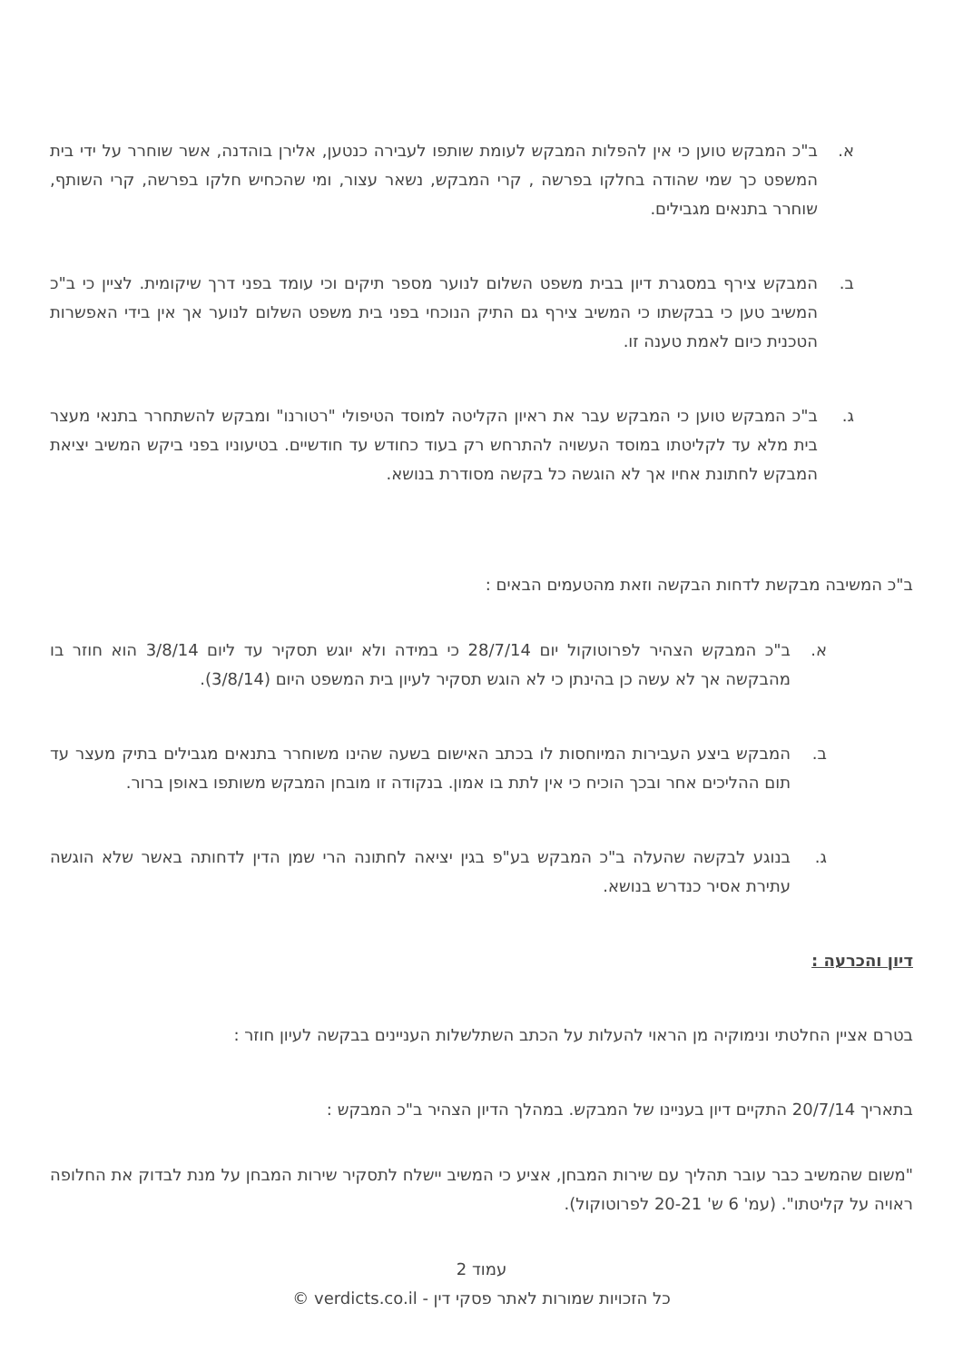א. ב"כ המבקש טוען כי אין להפלות המבקש לעומת שותפו לעבירה כנטען, אלירן בוהדנה, אשר שוחרר על ידי בית המשפט כך שמי שהודה בחלקו בפרשה , קרי המבקש, נשאר עצור, ומי שהכחיש חלקו בפרשה, קרי השותף, שוחרר בתנאים מגבילים.
ב. המבקש צירף במסגרת דיון בבית משפט השלום לנוער מספר תיקים וכי עומד בפני דרך שיקומית. לציין כי ב"כ המשיב טען כי בבקשתו כי המשיב צירף גם התיק הנוכחי בפני בית משפט השלום לנוער אך אין בידי האפשרות הטכנית כיום לאמת טענה זו.
ג. ב"כ המבקש טוען כי המבקש עבר את ראיון הקליטה למוסד הטיפולי "רטורנו" ומבקש להשתחרר בתנאי מעצר בית מלא עד לקליטתו במוסד העשויה להתרחש רק בעוד כחודש עד חודשיים. בטיעוניו בפני ביקש המשיב יציאת המבקש לחתונת אחיו אך לא הוגשה כל בקשה מסודרת בנושא.
ב"כ המשיבה מבקשת לדחות הבקשה וזאת מהטעמים הבאים :
א. ב"כ המבקש הצהיר לפרוטוקול יום 28/7/14 כי במידה ולא יוגש תסקיר עד ליום 3/8/14 הוא חוזר בו מהבקשה אך לא עשה כן בהינתן כי לא הוגש תסקיר לעיון בית המשפט היום (3/8/14).
ב. המבקש ביצע העבירות המיוחסות לו בכתב האישום בשעה שהינו משוחרר בתנאים מגבילים בתיק מעצר עד תום ההליכים אחר ובכך הוכיח כי אין לתת בו אמון. בנקודה זו מובחן המבקש משותפו באופן ברור.
ג. בנוגע לבקשה שהעלה ב"כ המבקש בע"פ בגין יציאה לחתונה הרי שמן הדין לדחותה באשר שלא הוגשה עתירת אסיר כנדרש בנושא.
דיון והכרעה :
בטרם אציין החלטתי ונימוקיה מן הראוי להעלות על הכתב השתלשלות העניינים בבקשה לעיון חוזר :
בתאריך 20/7/14 התקיים דיון בעניינו של המבקש. במהלך הדיון הצהיר ב"כ המבקש :
"משום שהמשיב כבר עובר תהליך עם שירות המבחן, אציע כי המשיב יישלח לתסקיר שירות המבחן על מנת לבדוק את החלופה ראויה על קליטתו". (עמ' 6 ש' 20-21 לפרוטוקול).
עמוד 2
כל הזכויות שמורות לאתר פסקי דין - verdicts.co.il ©